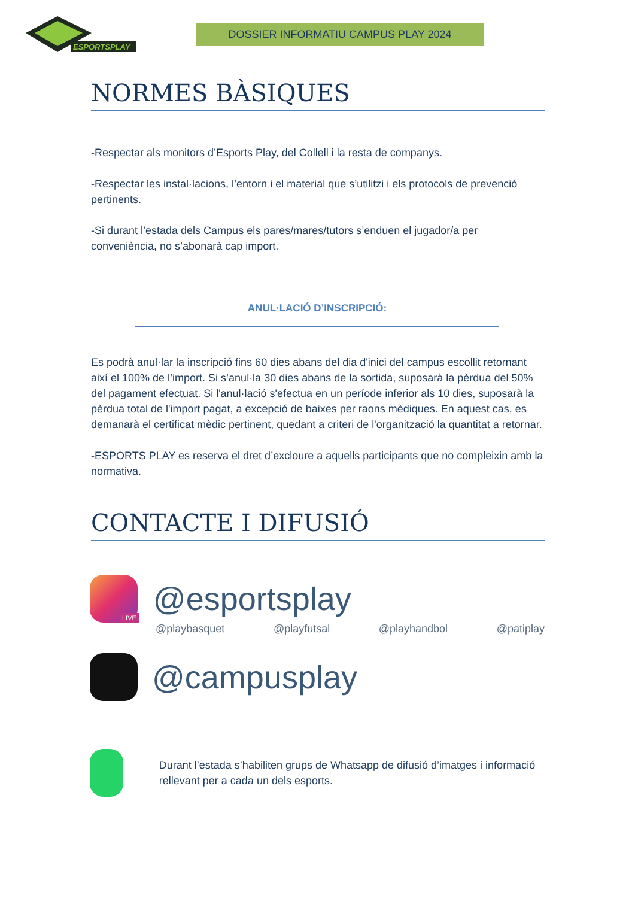ESPORTSPLAY
DOSSIER INFORMATIU CAMPUS PLAY 2024
NORMES BÀSIQUES
-Respectar als monitors d’Esports Play, del Collell i la resta de companys.
-Respectar les instal·lacions, l’entorn i el material que s’utilitzi i els protocols de prevenció pertinents.
-Si durant l’estada dels Campus els pares/mares/tutors s’enduen el jugador/a per conveniència, no s’abonarà cap import.
ANUL·LACIÓ D’INSCRIPCIÓ:
Es podrà anul·lar la inscripció fins 60 dies abans del dia d'inici del campus escollit retornant així el 100% de l’import. Si s’anul·la 30 dies abans de la sortida, suposarà la pèrdua del 50% del pagament efectuat. Si l'anul·lació s'efectua en un període inferior als 10 dies, suposarà la pèrdua total de l'import pagat, a excepció de baixes per raons mèdiques. En aquest cas, es demanarà el certificat mèdic pertinent, quedant a criteri de l'organització la quantitat a retornar.
-ESPORTS PLAY es reserva el dret d’excloure a aquells participants que no compleixin amb la normativa.
CONTACTE I DIFUSIÓ
LIVE @esportsplay
@playbasquet @playfutsal @playhandbol @patiplay
@campusplay
Durant l’estada s’habiliten grups de Whatsapp de difusió d’imatges i informació rellevant per a cada un dels esports.